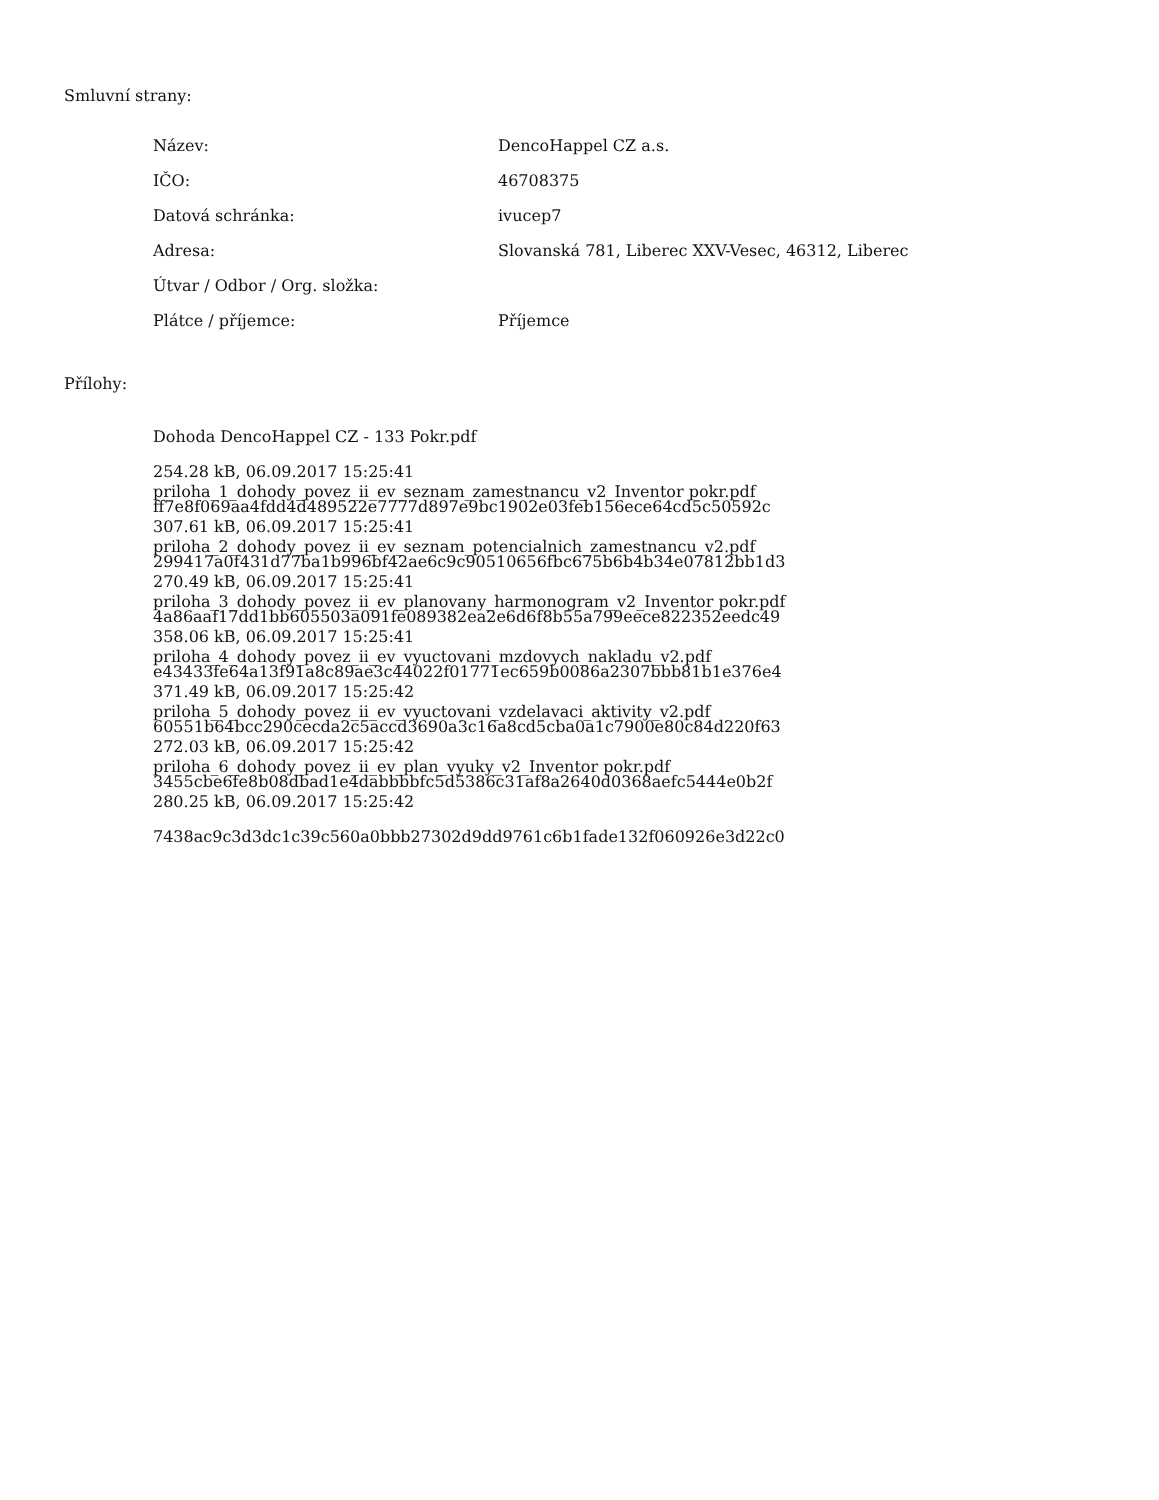Smluvní strany:
| Název: | DencoHappel CZ a.s. |
| IČO: | 46708375 |
| Datová schránka: | ivucep7 |
| Adresa: | Slovanská 781, Liberec XXV-Vesec, 46312, Liberec |
| Útvar / Odbor / Org. složka: | |
| Plátce / příjemce: | Příjemce |
Přílohy:
Dohoda DencoHappel CZ - 133 Pokr.pdf
254.28 kB, 06.09.2017 15:25:41
ff7e8f069aa4fdd4d489522e7777d897e9bc1902e03feb156ece64cd5c50592c
priloha_1_dohody_povez_ii_ev_seznam_zamestnancu_v2_Inventor pokr.pdf
307.61 kB, 06.09.2017 15:25:41
299417a0f431d77ba1b996bf42ae6c9c90510656fbc675b6b4b34e07812bb1d3
priloha_2_dohody_povez_ii_ev_seznam_potencialnich_zamestnancu_v2.pdf
270.49 kB, 06.09.2017 15:25:41
4a86aaf17dd1bb605503a091fe089382ea2e6d6f8b55a799eece822352eedc49
priloha_3_dohody_povez_ii_ev_planovany_harmonogram_v2_Inventor pokr.pdf
358.06 kB, 06.09.2017 15:25:41
e43433fe64a13f91a8c89ae3c44022f01771ec659b0086a2307bbb81b1e376e4
priloha_4_dohody_povez_ii_ev_vyuctovani_mzdovych_nakladu_v2.pdf
371.49 kB, 06.09.2017 15:25:42
60551b64bcc290cecda2c5accd3690a3c16a8cd5cba0a1c7900e80c84d220f63
priloha_5_dohody_povez_ii_ev_vyuctovani_vzdelavaci_aktivity_v2.pdf
272.03 kB, 06.09.2017 15:25:42
3455cbe6fe8b08dbad1e4dabbbbfc5d5386c31af8a2640d0368aefc5444e0b2f
priloha_6_dohody_povez_ii_ev_plan_vyuky_v2_Inventor pokr.pdf
280.25 kB, 06.09.2017 15:25:42
7438ac9c3d3dc1c39c560a0bbb27302d9dd9761c6b1fade132f060926e3d22c0